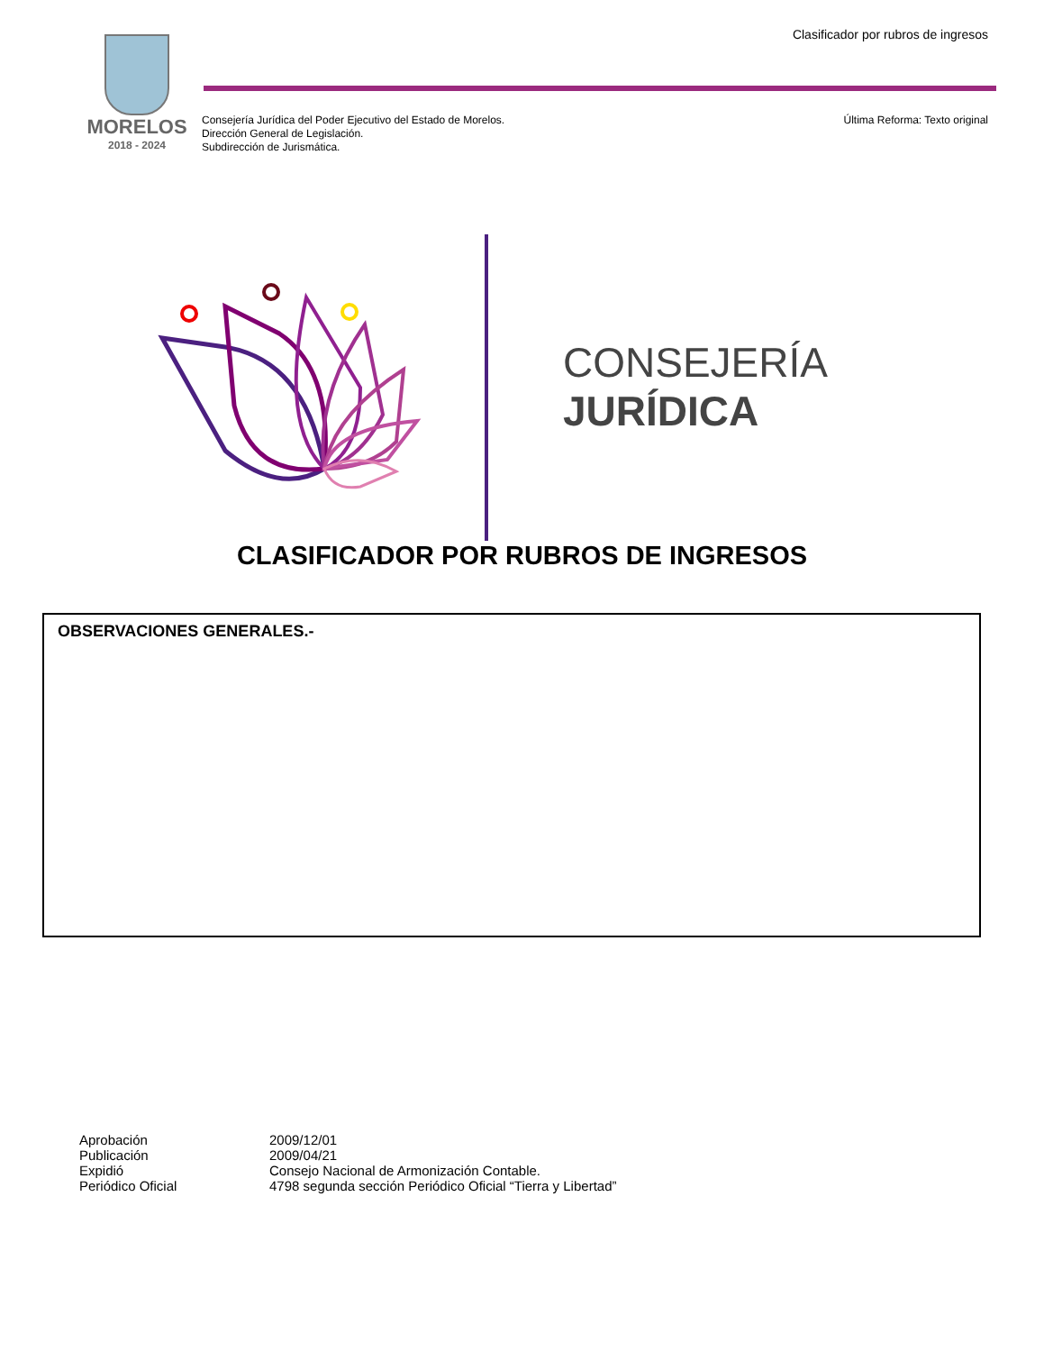Clasificador por rubros de ingresos
MORELOS
2018 - 2024
Consejería Jurídica del Poder Ejecutivo del Estado de Morelos.
Dirección General de Legislación.
Subdirección de Jurismática.
Última Reforma: Texto original
CONSEJERÍA
JURÍDICA
CLASIFICADOR POR RUBROS DE INGRESOS
OBSERVACIONES GENERALES.-
| Aprobación | 2009/12/01 |
| Publicación | 2009/04/21 |
| Expidió | Consejo Nacional de Armonización Contable. |
| Periódico Oficial | 4798 segunda sección Periódico Oficial “Tierra y Libertad” |